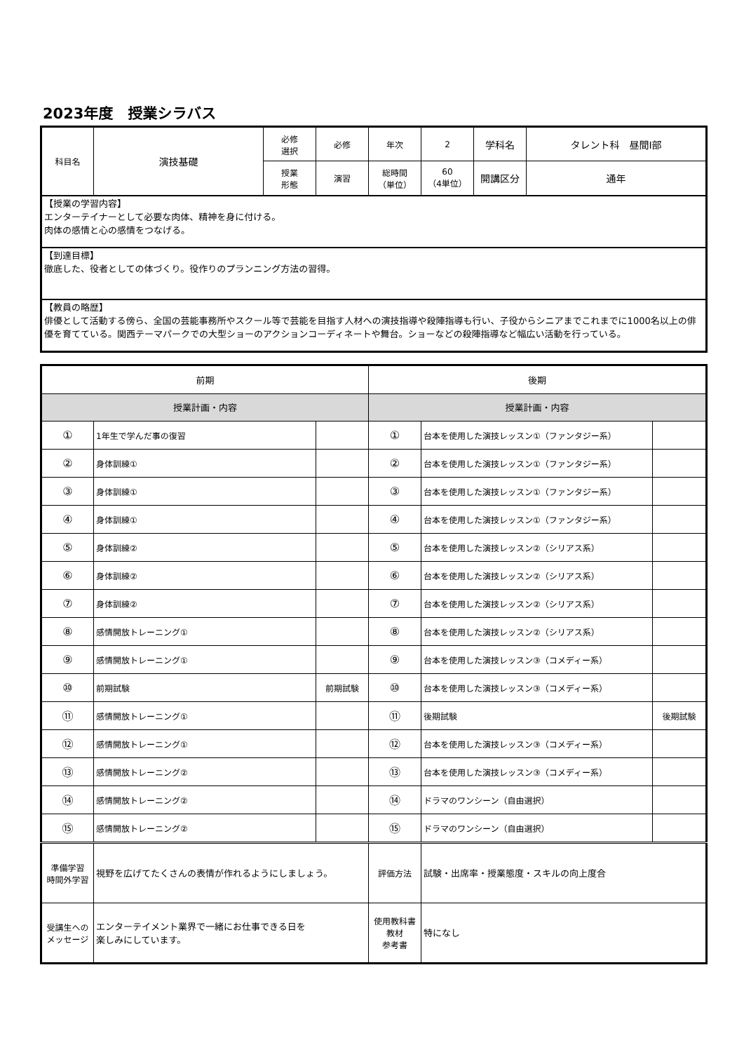2023年度　授業シラバス
| 科目名 | 演技基礎 | 必修 選択 | 必修 | 年次 | 2 | 学科名 | タレント科 昼間Ⅰ部 |
| | | 授業 形態 | 演習 | 総時間 （単位） | 60 （4単位） | 開講区分 | 通年 |
| 【授業の学習内容】 エンターテイナーとして必要な肉体、精神を身に付ける。 肉体の感情と心の感情をつなげる。 | | | | | | | |
| 【到達目標】 徹底した、役者としての体づくり。役作りのプランニング方法の習得。 | | | | | | | |
| 【教員の略歴】 俳優として活動する傍ら、全国の芸能事務所やスクール等で芸能を目指す人材への演技指導や殺陣指導も行い、子役からシニアまでこれまでに1000名以上の俳優を育てている。関西テーマパークでの大型ショーのアクションコーディネートや舞台。ショーなどの殺陣指導など幅広い活動を行っている。 | | | | | | | |
| 前期 | | | 後期 | | |
| --- | --- | --- | --- | --- | --- |
| 授業計画・内容 | | | 授業計画・内容 | | |
| ① | 1年生で学んだ事の復習 | | ① | 台本を使用した演技レッスン①（ファンタジー系） | |
| ② | 身体訓練① | | ② | 台本を使用した演技レッスン①（ファンタジー系） | |
| ③ | 身体訓練① | | ③ | 台本を使用した演技レッスン①（ファンタジー系） | |
| ④ | 身体訓練① | | ④ | 台本を使用した演技レッスン①（ファンタジー系） | |
| ⑤ | 身体訓練② | | ⑤ | 台本を使用した演技レッスン②（シリアス系） | |
| ⑥ | 身体訓練② | | ⑥ | 台本を使用した演技レッスン②（シリアス系） | |
| ⑦ | 身体訓練② | | ⑦ | 台本を使用した演技レッスン②（シリアス系） | |
| ⑧ | 感情開放トレーニング① | | ⑧ | 台本を使用した演技レッスン②（シリアス系） | |
| ⑨ | 感情開放トレーニング① | | ⑨ | 台本を使用した演技レッスン③（コメディー系） | |
| ⑩ | 前期試験 | 前期試験 | ⑩ | 台本を使用した演技レッスン③（コメディー系） | |
| ⑪ | 感情開放トレーニング① | | ⑪ | 後期試験 | 後期試験 |
| ⑫ | 感情開放トレーニング① | | ⑫ | 台本を使用した演技レッスン③（コメディー系） | |
| ⑬ | 感情開放トレーニング② | | ⑬ | 台本を使用した演技レッスン③（コメディー系） | |
| ⑭ | 感情開放トレーニング② | | ⑭ | ドラマのワンシーン（自由選択） | |
| ⑮ | 感情開放トレーニング② | | ⑮ | ドラマのワンシーン（自由選択） | |
| 準備学習 時間外学習 | 視野を広げてたくさんの表情が作れるようにしましょう。 | | 評価方法 | 試験・出席率・授業態度・スキルの向上度合 | |
| 受講生への メッセージ | エンターテイメント業界で一緒にお仕事できる日を 楽しみにしています。 | | 使用教科書 教材 参考書 | 特になし | |